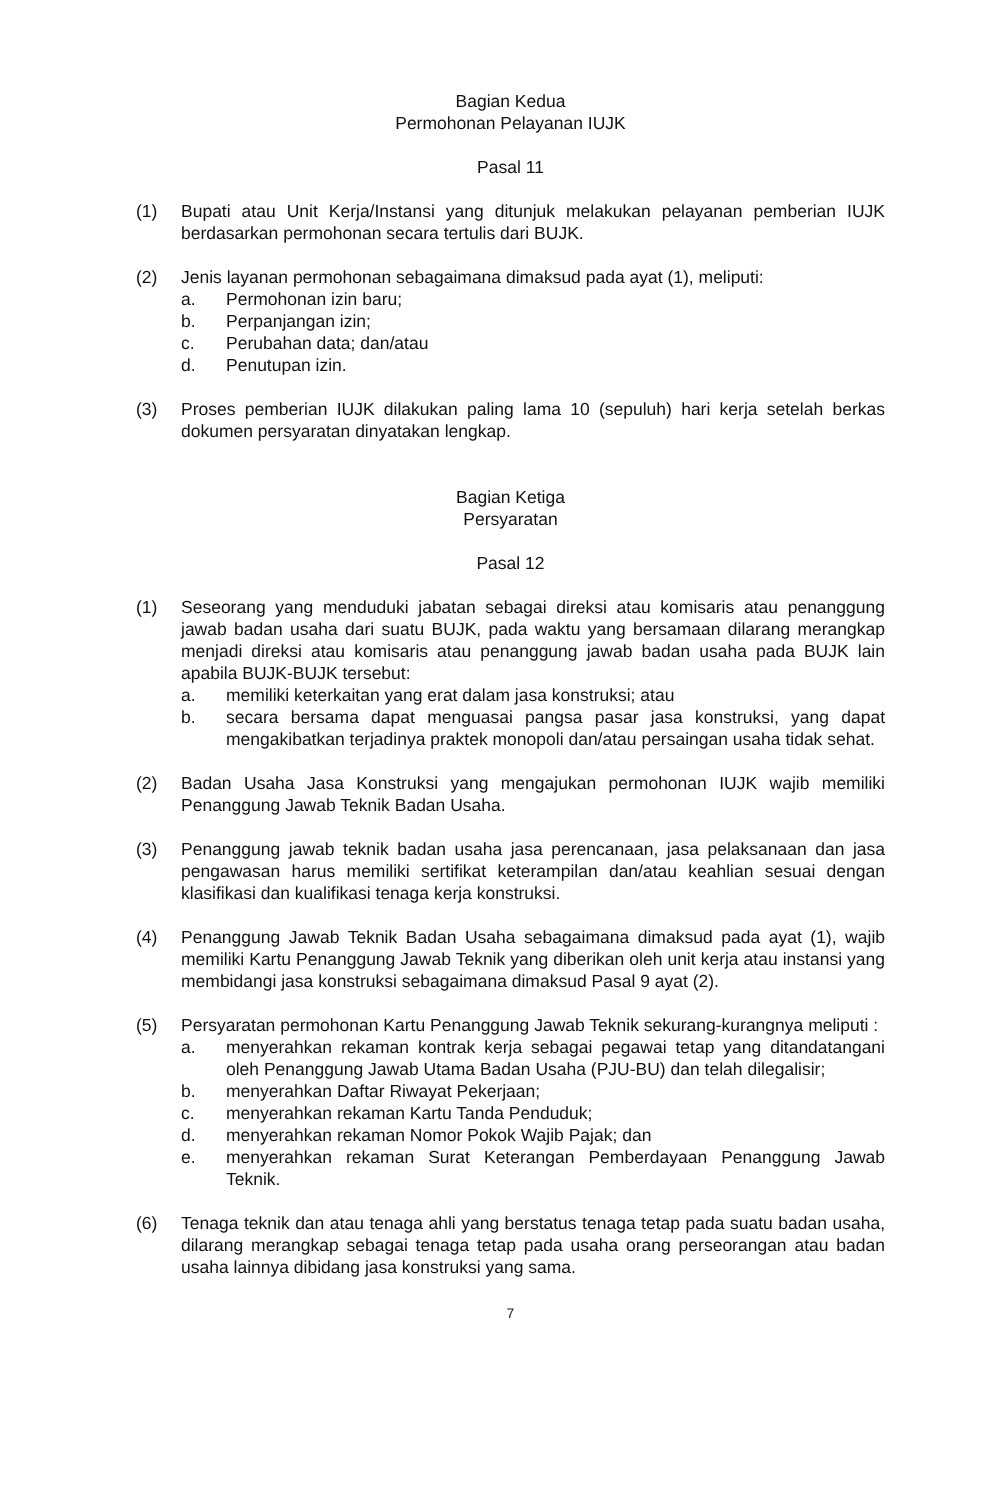Bagian Kedua
Permohonan Pelayanan IUJK
Pasal 11
(1) Bupati atau Unit Kerja/Instansi yang ditunjuk melakukan pelayanan pemberian IUJK berdasarkan permohonan secara tertulis dari BUJK.
(2) Jenis layanan permohonan sebagaimana dimaksud pada ayat (1), meliputi:
a. Permohonan izin baru;
b. Perpanjangan izin;
c. Perubahan data; dan/atau
d. Penutupan izin.
(3) Proses pemberian IUJK dilakukan paling lama 10 (sepuluh) hari kerja setelah berkas dokumen persyaratan dinyatakan lengkap.
Bagian Ketiga
Persyaratan
Pasal 12
(1) Seseorang yang menduduki jabatan sebagai direksi atau komisaris atau penanggung jawab badan usaha dari suatu BUJK, pada waktu yang bersamaan dilarang merangkap menjadi direksi atau komisaris atau penanggung jawab badan usaha pada BUJK lain apabila BUJK-BUJK tersebut:
a. memiliki keterkaitan yang erat dalam jasa konstruksi; atau
b. secara bersama dapat menguasai pangsa pasar jasa konstruksi, yang dapat mengakibatkan terjadinya praktek monopoli dan/atau persaingan usaha tidak sehat.
(2) Badan Usaha Jasa Konstruksi yang mengajukan permohonan IUJK wajib memiliki Penanggung Jawab Teknik Badan Usaha.
(3) Penanggung jawab teknik badan usaha jasa perencanaan, jasa pelaksanaan dan jasa pengawasan harus memiliki sertifikat keterampilan dan/atau keahlian sesuai dengan klasifikasi dan kualifikasi tenaga kerja konstruksi.
(4) Penanggung Jawab Teknik Badan Usaha sebagaimana dimaksud pada ayat (1), wajib memiliki Kartu Penanggung Jawab Teknik yang diberikan oleh unit kerja atau instansi yang membidangi jasa konstruksi sebagaimana dimaksud Pasal 9 ayat (2).
(5) Persyaratan permohonan Kartu Penanggung Jawab Teknik sekurang-kurangnya meliputi :
a. menyerahkan rekaman kontrak kerja sebagai pegawai tetap yang ditandatangani oleh Penanggung Jawab Utama Badan Usaha (PJU-BU) dan telah dilegalisir;
b. menyerahkan Daftar Riwayat Pekerjaan;
c. menyerahkan rekaman Kartu Tanda Penduduk;
d. menyerahkan rekaman Nomor Pokok Wajib Pajak; dan
e. menyerahkan rekaman Surat Keterangan Pemberdayaan Penanggung Jawab Teknik.
(6) Tenaga teknik dan atau tenaga ahli yang berstatus tenaga tetap pada suatu badan usaha, dilarang merangkap sebagai tenaga tetap pada usaha orang perseorangan atau badan usaha lainnya dibidang jasa konstruksi yang sama.
7